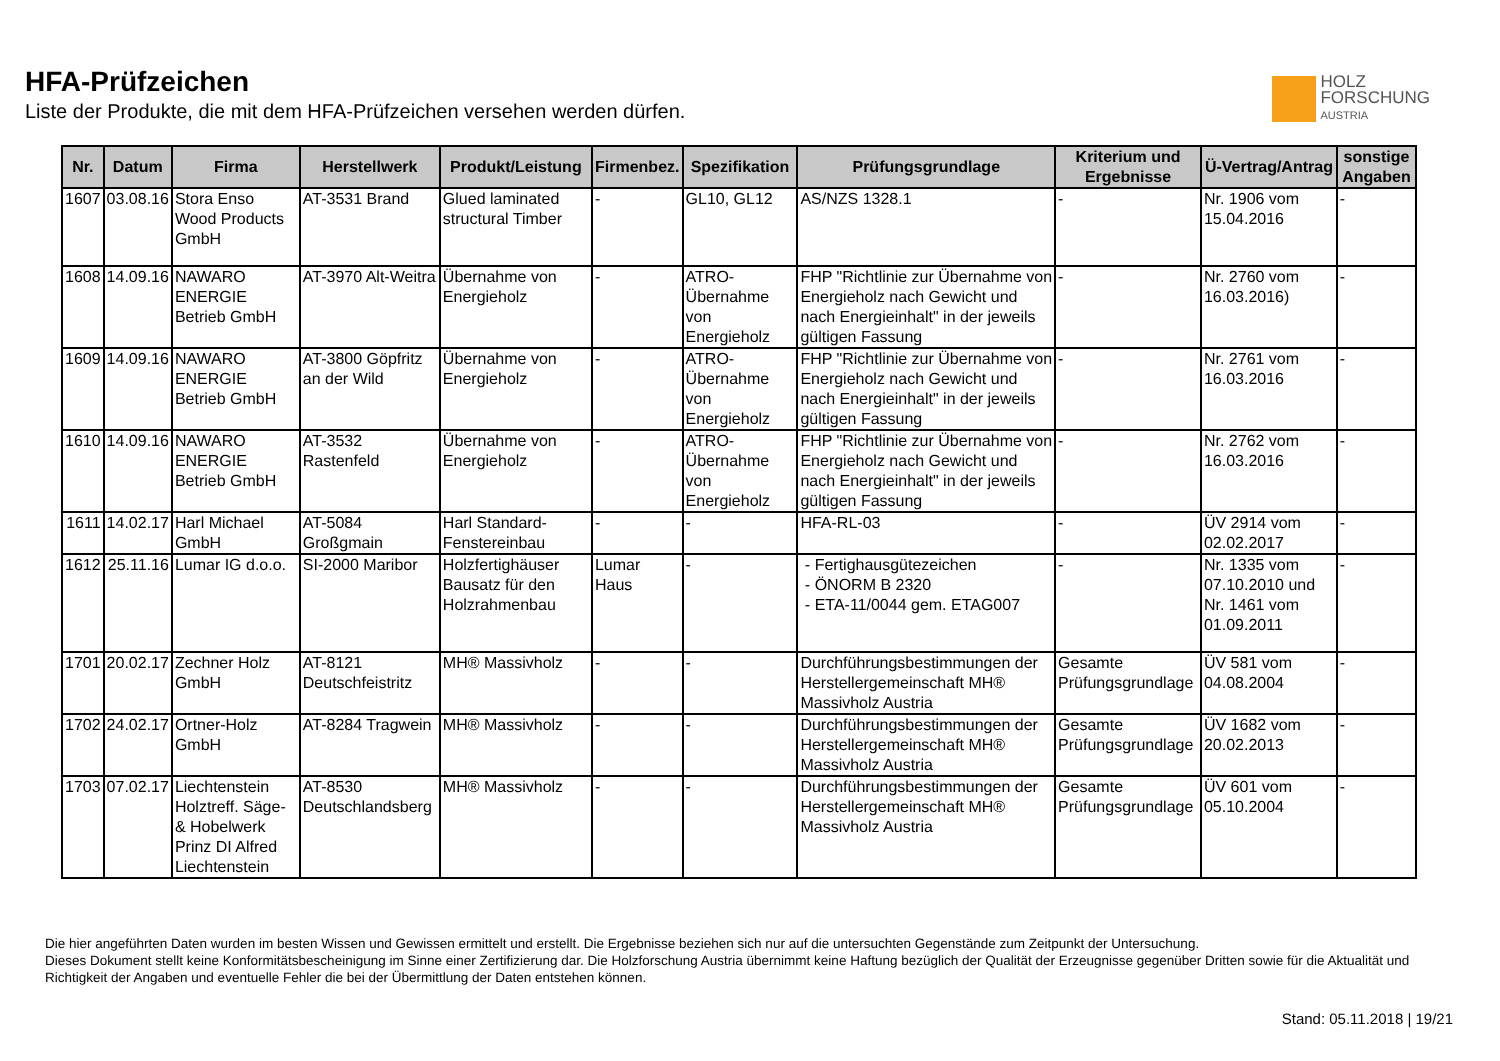HFA-Prüfzeichen
Liste der Produkte, die mit dem HFA-Prüfzeichen versehen werden dürfen.
HOLZ
FORSCHUNG
AUSTRIA
| Nr. | Datum | Firma | Herstellwerk | Produkt/Leistung | Firmenbez. | Spezifikation | Prüfungsgrundlage | Kriterium und Ergebnisse | Ü-Vertrag/Antrag | sonstige Angaben |
| --- | --- | --- | --- | --- | --- | --- | --- | --- | --- | --- |
| 1607 | 03.08.16 | Stora Enso Wood Products GmbH | AT-3531 Brand | Glued laminated structural Timber | - | GL10, GL12 | AS/NZS 1328.1 | - | Nr. 1906 vom 15.04.2016 | - |
| 1608 | 14.09.16 | NAWARO ENERGIE Betrieb GmbH | AT-3970 Alt-Weitra | Übernahme von Energieholz | - | ATRO-Übernahme von Energieholz | FHP "Richtlinie zur Übernahme von Energieholz nach Gewicht und nach Energieinhalt" in der jeweils gültigen Fassung | - | Nr. 2760 vom 16.03.2016) | - |
| 1609 | 14.09.16 | NAWARO ENERGIE Betrieb GmbH | AT-3800 Göpfritz an der Wild | Übernahme von Energieholz | - | ATRO-Übernahme von Energieholz | FHP "Richtlinie zur Übernahme von Energieholz nach Gewicht und nach Energieinhalt" in der jeweils gültigen Fassung | - | Nr. 2761 vom 16.03.2016 | - |
| 1610 | 14.09.16 | NAWARO ENERGIE Betrieb GmbH | AT-3532 Rastenfeld | Übernahme von Energieholz | - | ATRO-Übernahme von Energieholz | FHP "Richtlinie zur Übernahme von Energieholz nach Gewicht und nach Energieinhalt" in der jeweils gültigen Fassung | - | Nr. 2762 vom 16.03.2016 | - |
| 1611 | 14.02.17 | Harl Michael GmbH | AT-5084 Großgmain | Harl Standard-Fenstereinbau | - | - | HFA-RL-03 | - | ÜV 2914 vom 02.02.2017 | - |
| 1612 | 25.11.16 | Lumar IG d.o.o. | SI-2000 Maribor | Holzfertighäuser Bausatz für den Holzrahmenbau | Lumar Haus | - | - Fertighausgütezeichen - ÖNORM B 2320 - ETA-11/0044 gem. ETAG007 | - | Nr. 1335 vom 07.10.2010 und Nr. 1461 vom 01.09.2011 | - |
| 1701 | 20.02.17 | Zechner Holz GmbH | AT-8121 Deutschfeistritz | MH® Massivholz | - | - | Durchführungsbestimmungen der Herstellergemeinschaft MH® Massivholz Austria | Gesamte Prüfungsgrundlage | ÜV 581 vom 04.08.2004 | - |
| 1702 | 24.02.17 | Ortner-Holz GmbH | AT-8284 Tragwein | MH® Massivholz | - | - | Durchführungsbestimmungen der Herstellergemeinschaft MH® Massivholz Austria | Gesamte Prüfungsgrundlage | ÜV 1682 vom 20.02.2013 | - |
| 1703 | 07.02.17 | Liechtenstein Holztreff. Säge- & Hobelwerk Prinz DI Alfred Liechtenstein | AT-8530 Deutschlandsberg | MH® Massivholz | - | - | Durchführungsbestimmungen der Herstellergemeinschaft MH® Massivholz Austria | Gesamte Prüfungsgrundlage | ÜV 601 vom 05.10.2004 | - |
Die hier angeführten Daten wurden im besten Wissen und Gewissen ermittelt und erstellt. Die Ergebnisse beziehen sich nur auf die untersuchten Gegenstände zum Zeitpunkt der Untersuchung.
Dieses Dokument stellt keine Konformitätsbescheinigung im Sinne einer Zertifizierung dar. Die Holzforschung Austria übernimmt keine Haftung bezüglich der Qualität der Erzeugnisse gegenüber Dritten sowie für die Aktualität und Richtigkeit der Angaben und eventuelle Fehler die bei der Übermittlung der Daten entstehen können.
Stand: 05.11.2018 | 19/21